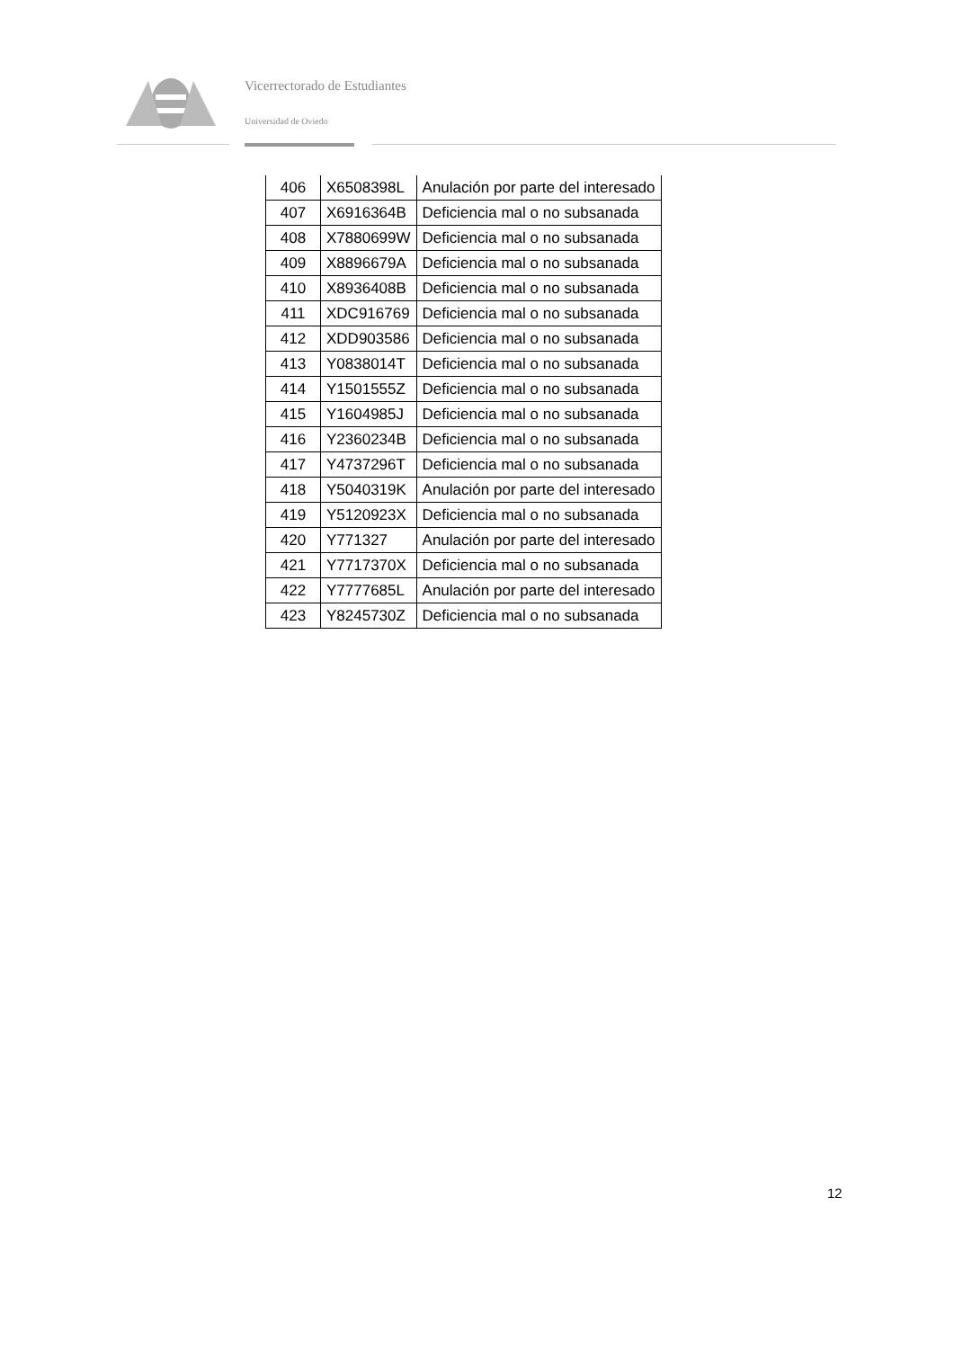Vicerrectorado de Estudiantes
Universidad de Oviedo
| 406 | X6508398L | Anulación por parte del interesado |
| 407 | X6916364B | Deficiencia mal o no subsanada |
| 408 | X7880699W | Deficiencia mal o no subsanada |
| 409 | X8896679A | Deficiencia mal o no subsanada |
| 410 | X8936408B | Deficiencia mal o no subsanada |
| 411 | XDC916769 | Deficiencia mal o no subsanada |
| 412 | XDD903586 | Deficiencia mal o no subsanada |
| 413 | Y0838014T | Deficiencia mal o no subsanada |
| 414 | Y1501555Z | Deficiencia mal o no subsanada |
| 415 | Y1604985J | Deficiencia mal o no subsanada |
| 416 | Y2360234B | Deficiencia mal o no subsanada |
| 417 | Y4737296T | Deficiencia mal o no subsanada |
| 418 | Y5040319K | Anulación por parte del interesado |
| 419 | Y5120923X | Deficiencia mal o no subsanada |
| 420 | Y771327 | Anulación por parte del interesado |
| 421 | Y7717370X | Deficiencia mal o no subsanada |
| 422 | Y7777685L | Anulación por parte del interesado |
| 423 | Y8245730Z | Deficiencia mal o no subsanada |
12